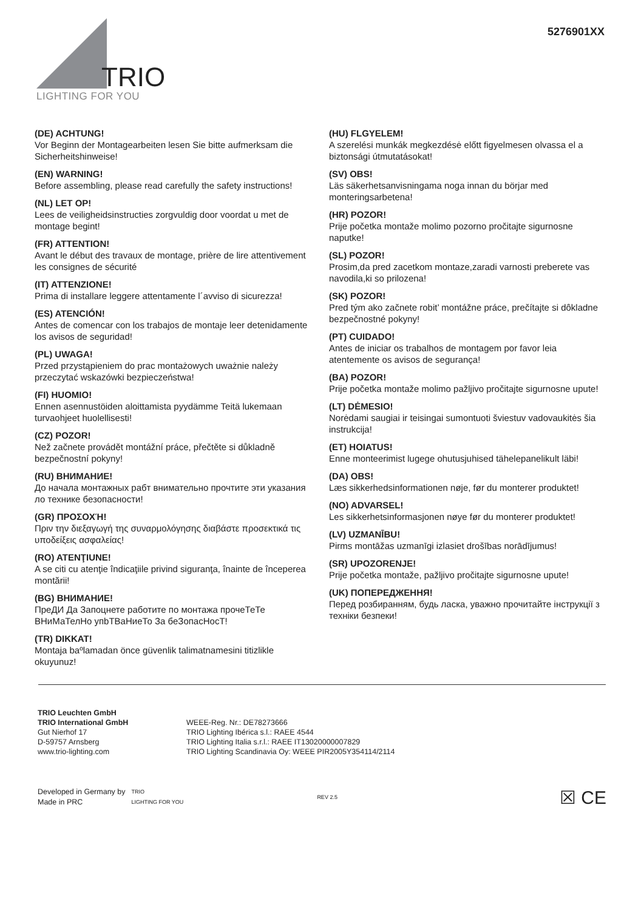TRIO
LIGHTING FOR YOU
5276901XX
(DE) ACHTUNG!
Vor Beginn der Montagearbeiten lesen Sie bitte aufmerksam die Sicherheitshinweise!
(EN) WARNING!
Before assembling, please read carefully the safety instructions!
(NL) LET OP!
Lees de veiligheidsinstructies zorgvuldig door voordat u met de montage begint!
(FR) ATTENTION!
Avant le début des travaux de montage, prière de lire attentivement les consignes de sécurité
(IT) ATTENZIONE!
Prima di installare leggere attentamente l´avviso di sicurezza!
(ES) ATENCIÓN!
Antes de comencar con los trabajos de montaje leer detenidamente los avisos de seguridad!
(PL) UWAGA!
Przed przystąpieniem do prac montażowych uważnie należy przeczytać wskazówki bezpieczeństwa!
(FI) HUOMIO!
Ennen asennustöiden aloittamista pyydämme Teitä lukemaan turvaohjeet huolellisesti!
(CZ) POZOR!
Než začnete provádět montážní práce, přečtěte si důkladně bezpečnostní pokyny!
(RU) ВНИМАНИЕ!
До начала монтажных рабт внимательно прочтите эти указания ло технике безопасности!
(GR) ΠΡΟΣΟΧΉ!
Πριν την διεξαγωγή της συναρμολόγησης διαβάστε προσεκτικά τις υποδείξεις ασφαλείας!
(RO) ATENŢIUNE!
A se citi cu atenţie îndicaţiile privind siguranţa, înainte de începerea montării!
(BG) ВНИМАНИЕ!
ПреДИ Да Запоцнете работите по монтажа прочеТеТе ВНиМаТелНо упbТВаНиеТо За беЗопасНосТ!
(TR) DIKKAT!
Montaja baºlamadan önce güvenlik talimatnamesini titizlikle okuyunuz!
(HU) FLGYELEM!
A szerelési munkák megkezdésė előtt figyelmesen olvassa el a biztonsági útmutatásokat!
(SV) OBS!
Läs säkerhetsanvisningama noga innan du börjar med monteringsarbetena!
(HR) POZOR!
Prije početka montaže molimo pozorno pročitajte sigurnosne naputke!
(SL) POZOR!
Prosim,da pred zacetkom montaze,zaradi varnosti preberete vas navodila,ki so prilozena!
(SK) POZOR!
Pred tým ako začnete robit’ montážne práce, prečítajte si dôkladne bezpečnostné pokyny!
(PT) CUIDADO!
Antes de iniciar os trabalhos de montagem por favor leia atentemente os avisos de segurança!
(BA) POZOR!
Prije početka montaže molimo pažljivo pročitajte sigurnosne upute!
(LT) DĖMESIO!
Norėdami saugiai ir teisingai sumontuoti šviestuv vadovaukitės šia instrukcija!
(ET) HOIATUS!
Enne monteerimist lugege ohutusjuhised tähelepanelikult läbi!
(DA) OBS!
Læs sikkerhedsinformationen nøje, før du monterer produktet!
(NO) ADVARSEL!
Les sikkerhetsinformasjonen nøye før du monterer produktet!
(LV) UZMANĪBU!
Pirms montāžas uzmanīgi izlasiet drošības norādījumus!
(SR) UPOZORENJE!
Prije početka montaže, pažljivo pročitajte sigurnosne upute!
(UK) ПОПЕРЕДЖЕННЯ!
Перед розбиранням, будь ласка, уважно прочитайте інструкції з техніки безпеки!
TRIO Leuchten GmbH
TRIO International GmbH
Gut Nierhof 17
D-59757 Arnsberg
www.trio-lighting.com
WEEE-Reg. Nr.: DE78273666
TRIO Lighting Ibérica s.l.: RAEE 4544
TRIO Lighting Italia s.r.l.: RAEE IT13020000007829
TRIO Lighting Scandinavia Oy: WEEE PIR2005Y354114/2114
Developed in Germany by
Made in PRC
TRIO
LIGHTING FOR YOU
REV 2.5
☒ CE